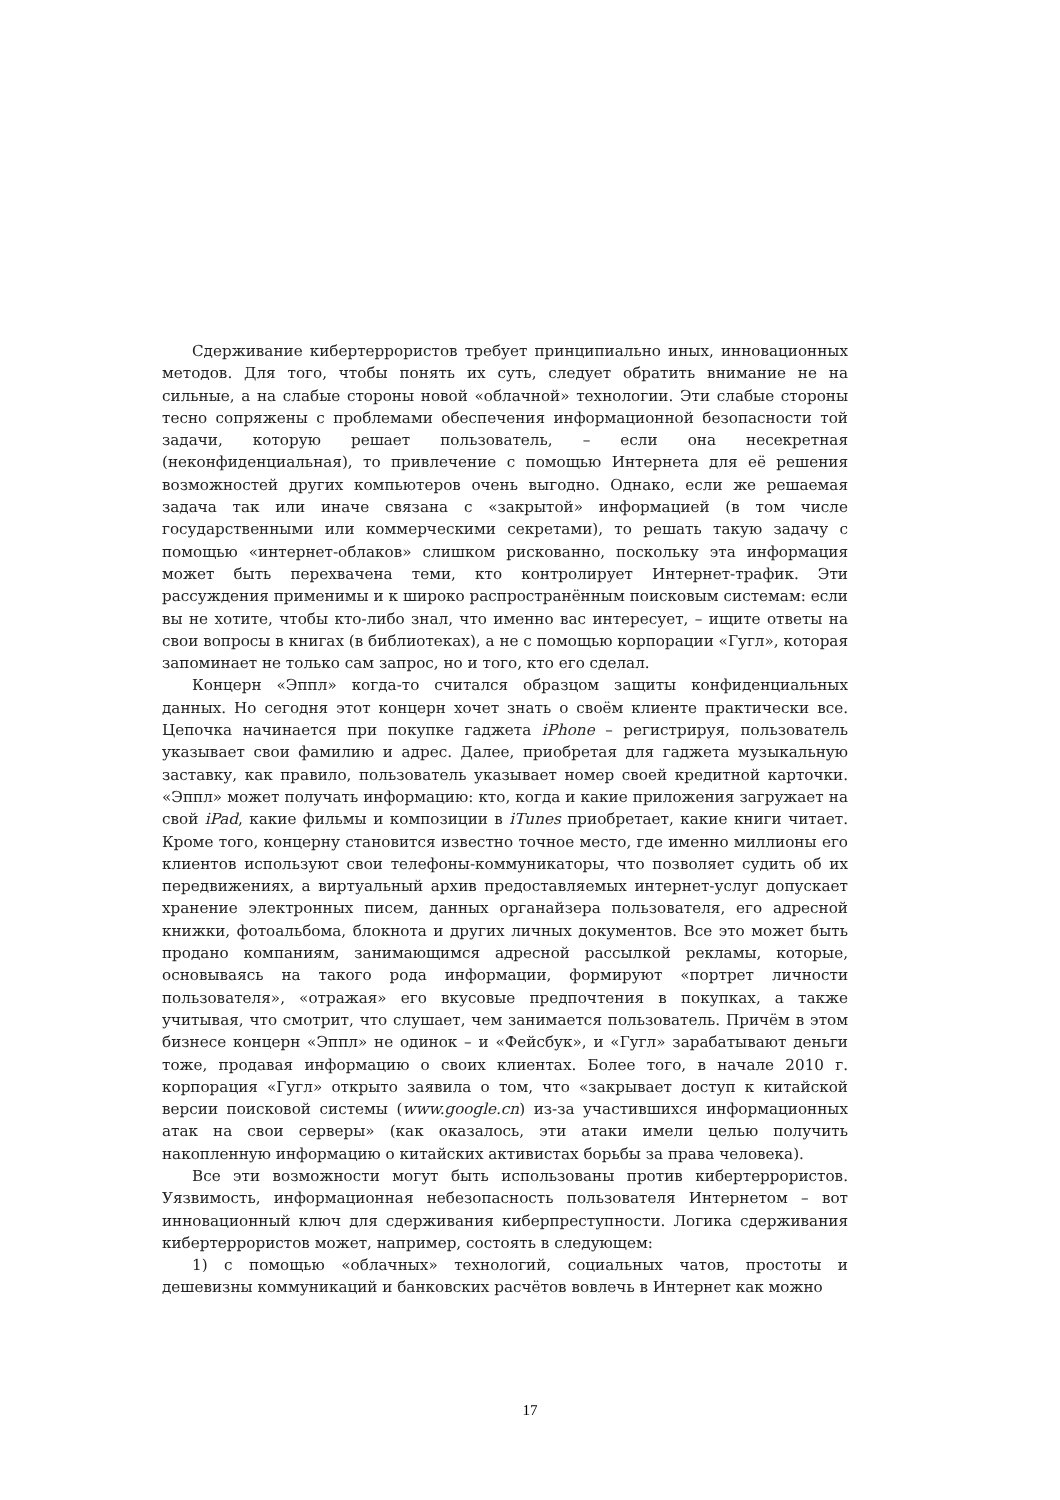Сдерживание кибертеррористов требует принципиально иных, инновационных методов. Для того, чтобы понять их суть, следует обратить внимание не на сильные, а на слабые стороны новой «облачной» технологии. Эти слабые стороны тесно сопряжены с проблемами обеспечения информационной безопасности той задачи, которую решает пользователь, – если она несекретная (неконфиденциальная), то привлечение с помощью Интернета для её решения возможностей других компьютеров очень выгодно. Однако, если же решаемая задача так или иначе связана с «закрытой» информацией (в том числе государственными или коммерческими секретами), то решать такую задачу с помощью «интернет-облаков» слишком рискованно, поскольку эта информация может быть перехвачена теми, кто контролирует Интернет-трафик. Эти рассуждения применимы и к широко распространённым поисковым системам: если вы не хотите, чтобы кто-либо знал, что именно вас интересует, – ищите ответы на свои вопросы в книгах (в библиотеках), а не с помощью корпорации «Гугл», которая запоминает не только сам запрос, но и того, кто его сделал.
Концерн «Эппл» когда-то считался образцом защиты конфиденциальных данных. Но сегодня этот концерн хочет знать о своём клиенте практически все. Цепочка начинается при покупке гаджета iPhone – регистрируя, пользователь указывает свои фамилию и адрес. Далее, приобретая для гаджета музыкальную заставку, как правило, пользователь указывает номер своей кредитной карточки. «Эппл» может получать информацию: кто, когда и какие приложения загружает на свой iPad, какие фильмы и композиции в iTunes приобретает, какие книги читает. Кроме того, концерну становится известно точное место, где именно миллионы его клиентов используют свои телефоны-коммуникаторы, что позволяет судить об их передвижениях, а виртуальный архив предоставляемых интернет-услуг допускает хранение электронных писем, данных органайзера пользователя, его адресной книжки, фотоальбома, блокнота и других личных документов. Все это может быть продано компаниям, занимающимся адресной рассылкой рекламы, которые, основываясь на такого рода информации, формируют «портрет личности пользователя», «отражая» его вкусовые предпочтения в покупках, а также учитывая, что смотрит, что слушает, чем занимается пользователь. Причём в этом бизнесе концерн «Эппл» не одинок – и «Фейсбук», и «Гугл» зарабатывают деньги тоже, продавая информацию о своих клиентах. Более того, в начале 2010 г. корпорация «Гугл» открыто заявила о том, что «закрывает доступ к китайской версии поисковой системы (www.google.cn) из-за участившихся информационных атак на свои серверы» (как оказалось, эти атаки имели целью получить накопленную информацию о китайских активистах борьбы за права человека).
Все эти возможности могут быть использованы против кибертеррористов. Уязвимость, информационная небезопасность пользователя Интернетом – вот инновационный ключ для сдерживания киберпреступности. Логика сдерживания кибертеррористов может, например, состоять в следующем:
1) с помощью «облачных» технологий, социальных чатов, простоты и дешевизны коммуникаций и банковских расчётов вовлечь в Интернет как можно
17